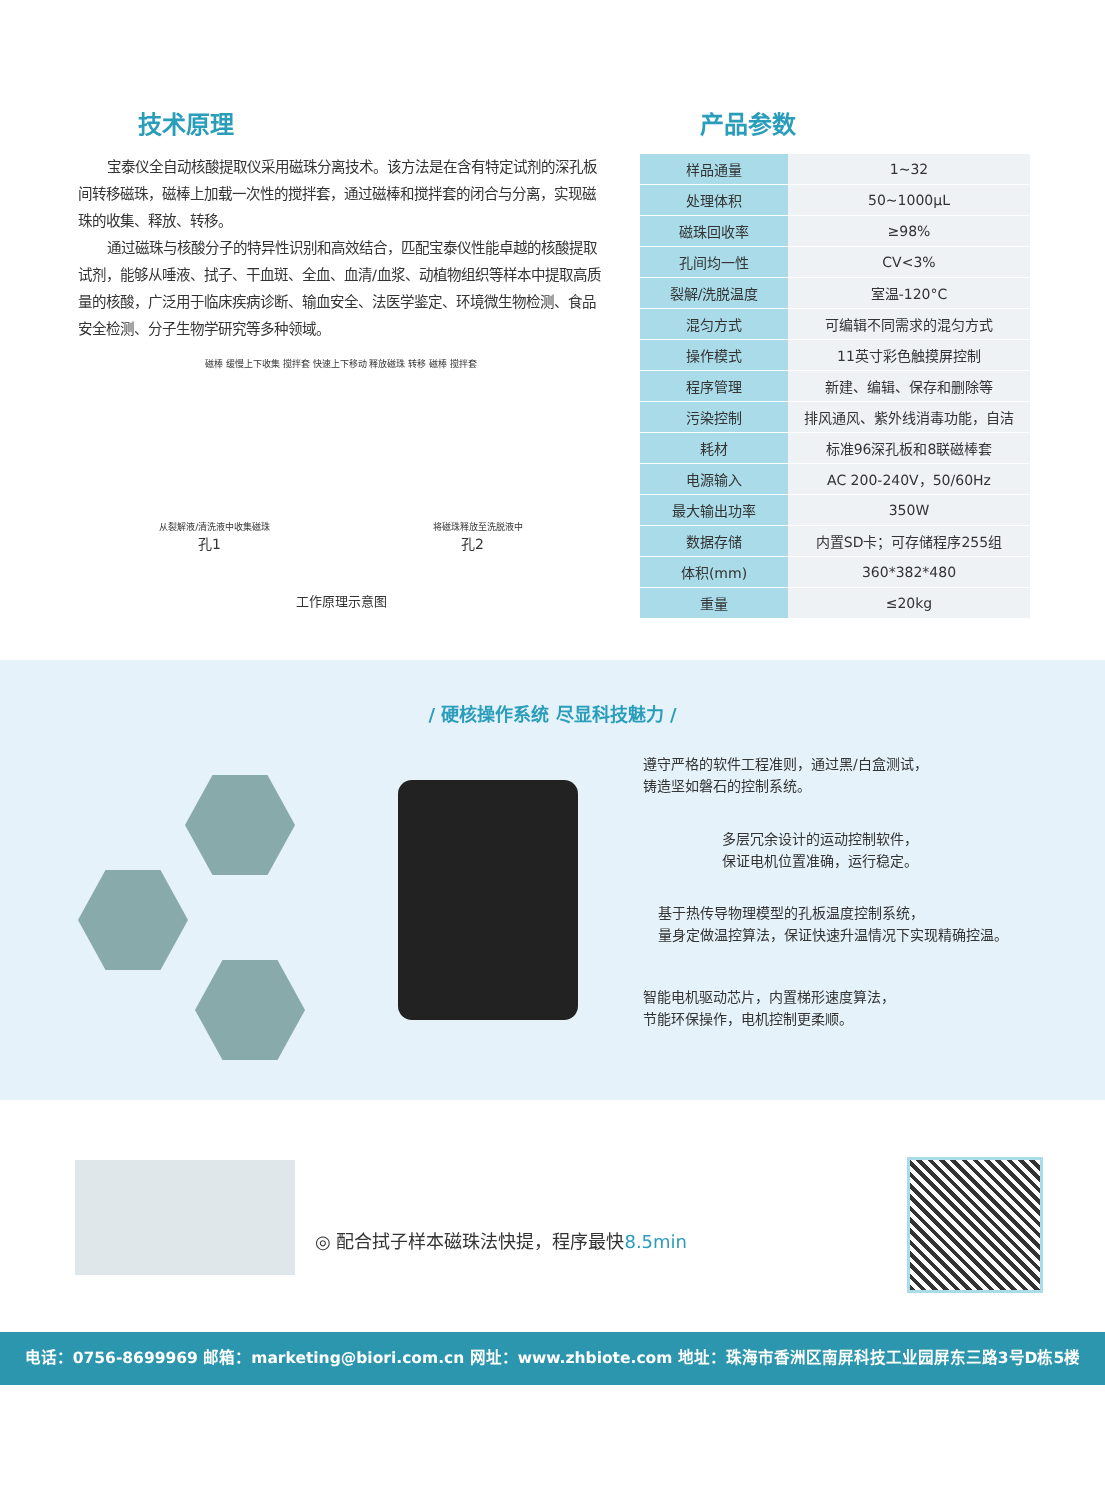技术原理
宝泰仪全自动核酸提取仪采用磁珠分离技术。该方法是在含有特定试剂的深孔板间转移磁珠，磁棒上加载一次性的搅拌套，通过磁棒和搅拌套的闭合与分离，实现磁珠的收集、释放、转移。
通过磁珠与核酸分子的特异性识别和高效结合，匹配宝泰仪性能卓越的核酸提取试剂，能够从唾液、拭子、干血斑、全血、血清/血浆、动植物组织等样本中提取高质量的核酸，广泛用于临床疾病诊断、输血安全、法医学鉴定、环境微生物检测、食品安全检测、分子生物学研究等多种领域。
磁棒 缓慢上下收集 搅拌套 快速上下移动 释放磁珠 转移 磁棒 搅拌套
从裂解液/清洗液中收集磁珠 将磁珠释放至洗脱液中
孔1 孔2
工作原理示意图
产品参数
| 样品通量 | 1~32 |
| 处理体积 | 50~1000μL |
| 磁珠回收率 | ≥98% |
| 孔间均一性 | CV<3% |
| 裂解/洗脱温度 | 室温-120°C |
| 混匀方式 | 可编辑不同需求的混匀方式 |
| 操作模式 | 11英寸彩色触摸屏控制 |
| 程序管理 | 新建、编辑、保存和删除等 |
| 污染控制 | 排风通风、紫外线消毒功能，自洁 |
| 耗材 | 标准96深孔板和8联磁棒套 |
| 电源输入 | AC 200-240V，50/60Hz |
| 最大输出功率 | 350W |
| 数据存储 | 内置SD卡；可存储程序255组 |
| 体积(mm) | 360*382*480 |
| 重量 | ≤20kg |
/ 硬核操作系统 尽显科技魅力 /
遵守严格的软件工程准则，通过黑/白盒测试，
铸造坚如磐石的控制系统。
多层冗余设计的运动控制软件，
保证电机位置准确，运行稳定。
基于热传导物理模型的孔板温度控制系统，
量身定做温控算法，保证快速升温情况下实现精确控温。
智能电机驱动芯片，内置梯形速度算法，
节能环保操作，电机控制更柔顺。
◎ 配合拭子样本磁珠法快提，程序最快8.5min
电话：0756-8699969 邮箱：marketing@biori.com.cn 网址：www.zhbiote.com 地址：珠海市香洲区南屏科技工业园屏东三路3号D栋5楼